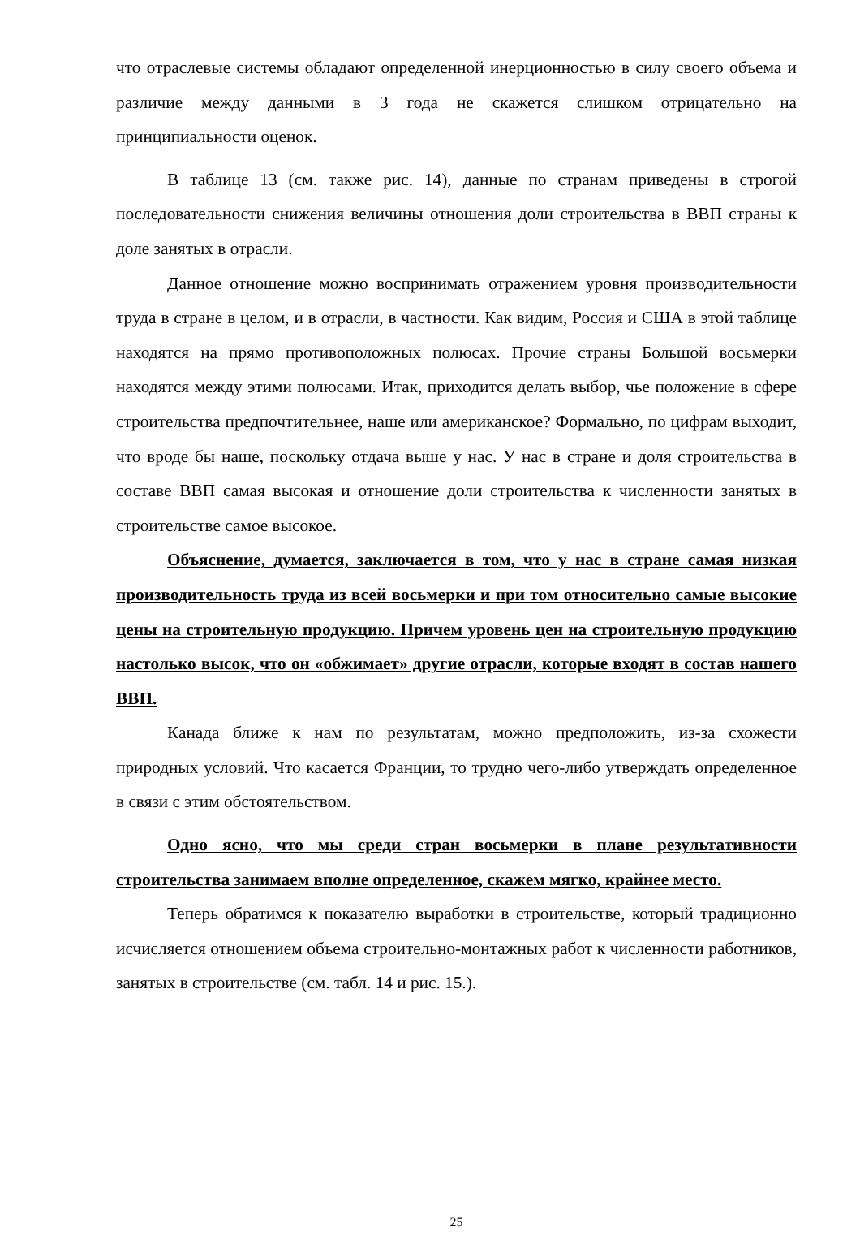что отраслевые системы обладают определенной инерционностью в силу своего объема и различие между данными в 3 года не скажется слишком отрицательно на принципиальности оценок.
В таблице 13 (см. также рис. 14), данные по странам приведены в строгой последовательности снижения величины отношения доли строительства в ВВП страны к доле занятых в отрасли.
Данное отношение можно воспринимать отражением уровня производительности труда в стране в целом, и в отрасли, в частности. Как видим, Россия и США в этой таблице находятся на прямо противоположных полюсах. Прочие страны Большой восьмерки находятся между этими полюсами. Итак, приходится делать выбор, чье положение в сфере строительства предпочтительнее, наше или американское? Формально, по цифрам выходит, что вроде бы наше, поскольку отдача выше у нас. У нас в стране и доля строительства в составе ВВП самая высокая и отношение доли строительства к численности занятых в строительстве самое высокое.
Объяснение, думается, заключается в том, что у нас в стране самая низкая производительность труда из всей восьмерки и при том относительно самые высокие цены на строительную продукцию. Причем уровень цен на строительную продукцию настолько высок, что он «обжимает» другие отрасли, которые входят в состав нашего ВВП.
Канада ближе к нам по результатам, можно предположить, из-за схожести природных условий. Что касается Франции, то трудно чего-либо утверждать определенное в связи с этим обстоятельством.
Одно ясно, что мы среди стран восьмерки в плане результативности строительства занимаем вполне определенное, скажем мягко, крайнее место.
Теперь обратимся к показателю выработки в строительстве, который традиционно исчисляется отношением объема строительно-монтажных работ к численности работников, занятых в строительстве (см. табл. 14 и рис. 15.).
25